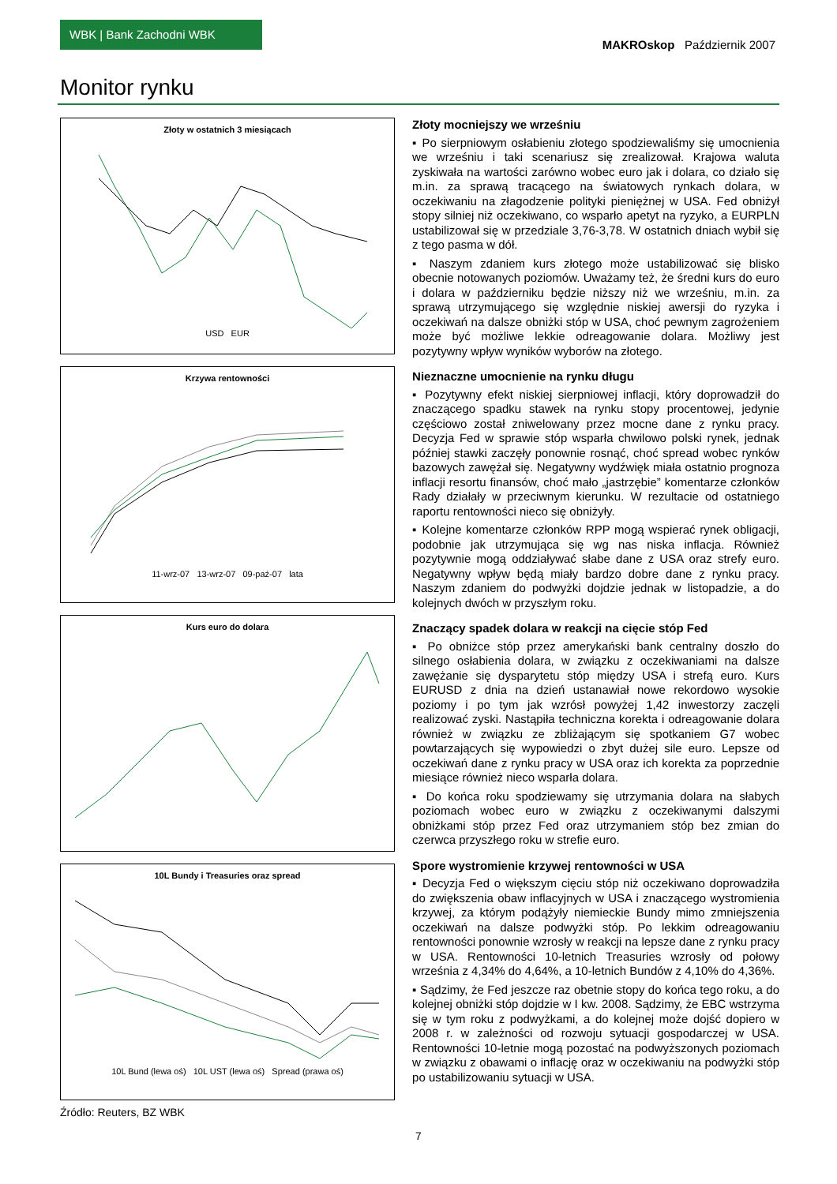WBK | Bank Zachodni WBK
MAKROskop Październik 2007
Monitor rynku
Złoty w ostatnich 3 miesiącach
USD EUR
Krzywa rentowności
11-wrz-07 13-wrz-07 09-paź-07 lata
Kurs euro do dolara
10L Bundy i Treasuries oraz spread
10L Bund (lewa oś) 10L UST (lewa oś) Spread (prawa oś)
Źródło: Reuters, BZ WBK
Złoty mocniejszy we wrześniu
▪ Po sierpniowym osłabieniu złotego spodziewaliśmy się umocnienia we wrześniu i taki scenariusz się zrealizował. Krajowa waluta zyskiwała na wartości zarówno wobec euro jak i dolara, co działo się m.in. za sprawą tracącego na światowych rynkach dolara, w oczekiwaniu na złagodzenie polityki pieniężnej w USA. Fed obniżył stopy silniej niż oczekiwano, co wsparło apetyt na ryzyko, a EURPLN ustabilizował się w przedziale 3,76-3,78. W ostatnich dniach wybił się z tego pasma w dół.
▪ Naszym zdaniem kurs złotego może ustabilizować się blisko obecnie notowanych poziomów. Uważamy też, że średni kurs do euro i dolara w październiku będzie niższy niż we wrześniu, m.in. za sprawą utrzymującego się względnie niskiej awersji do ryzyka i oczekiwań na dalsze obniżki stóp w USA, choć pewnym zagrożeniem może być możliwe lekkie odreagowanie dolara. Możliwy jest pozytywny wpływ wyników wyborów na złotego.
Nieznaczne umocnienie na rynku długu
▪ Pozytywny efekt niskiej sierpniowej inflacji, który doprowadził do znaczącego spadku stawek na rynku stopy procentowej, jedynie częściowo został zniwelowany przez mocne dane z rynku pracy. Decyzja Fed w sprawie stóp wsparła chwilowo polski rynek, jednak później stawki zaczęły ponownie rosnąć, choć spread wobec rynków bazowych zawężał się. Negatywny wydźwięk miała ostatnio prognoza inflacji resortu finansów, choć mało „jastrzębie” komentarze członków Rady działały w przeciwnym kierunku. W rezultacie od ostatniego raportu rentowności nieco się obniżyły.
▪ Kolejne komentarze członków RPP mogą wspierać rynek obligacji, podobnie jak utrzymująca się wg nas niska inflacja. Również pozytywnie mogą oddziaływać słabe dane z USA oraz strefy euro. Negatywny wpływ będą miały bardzo dobre dane z rynku pracy. Naszym zdaniem do podwyżki dojdzie jednak w listopadzie, a do kolejnych dwóch w przyszłym roku.
Znaczący spadek dolara w reakcji na cięcie stóp Fed
▪ Po obniżce stóp przez amerykański bank centralny doszło do silnego osłabienia dolara, w związku z oczekiwaniami na dalsze zawężanie się dysparytetu stóp między USA i strefą euro. Kurs EURUSD z dnia na dzień ustanawiał nowe rekordowo wysokie poziomy i po tym jak wzrósł powyżej 1,42 inwestorzy zaczęli realizować zyski. Nastąpiła techniczna korekta i odreagowanie dolara również w związku ze zbliżającym się spotkaniem G7 wobec powtarzających się wypowiedzi o zbyt dużej sile euro. Lepsze od oczekiwań dane z rynku pracy w USA oraz ich korekta za poprzednie miesiące również nieco wsparła dolara.
▪ Do końca roku spodziewamy się utrzymania dolara na słabych poziomach wobec euro w związku z oczekiwanymi dalszymi obniżkami stóp przez Fed oraz utrzymaniem stóp bez zmian do czerwca przyszłego roku w strefie euro.
Spore wystromienie krzywej rentowności w USA
▪ Decyzja Fed o większym cięciu stóp niż oczekiwano doprowadziła do zwiększenia obaw inflacyjnych w USA i znaczącego wystromienia krzywej, za którym podążyły niemieckie Bundy mimo zmniejszenia oczekiwań na dalsze podwyżki stóp. Po lekkim odreagowaniu rentowności ponownie wzrosły w reakcji na lepsze dane z rynku pracy w USA. Rentowności 10-letnich Treasuries wzrosły od połowy września z 4,34% do 4,64%, a 10-letnich Bundów z 4,10% do 4,36%.
▪ Sądzimy, że Fed jeszcze raz obetnie stopy do końca tego roku, a do kolejnej obniżki stóp dojdzie w I kw. 2008. Sądzimy, że EBC wstrzyma się w tym roku z podwyżkami, a do kolejnej może dojść dopiero w 2008 r. w zależności od rozwoju sytuacji gospodarczej w USA. Rentowności 10-letnie mogą pozostać na podwyższonych poziomach w związku z obawami o inflację oraz w oczekiwaniu na podwyżki stóp po ustabilizowaniu sytuacji w USA.
7